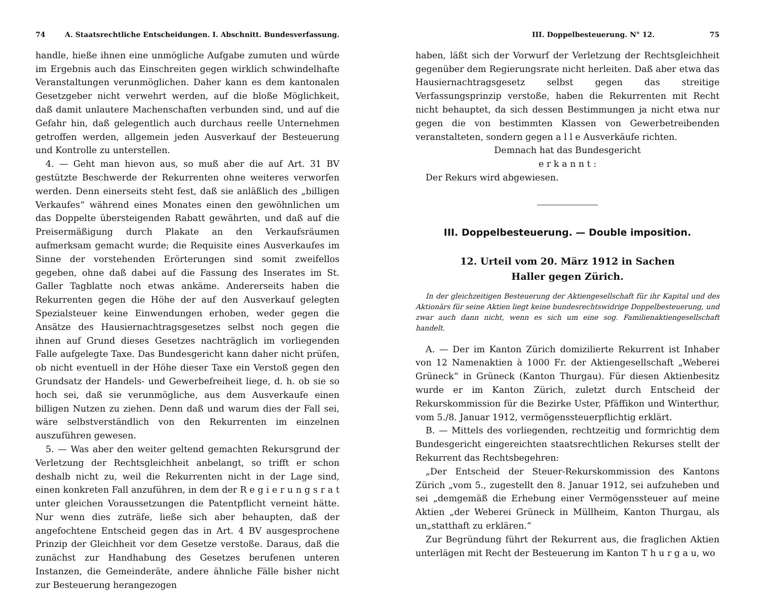74 A. Staatsrechtliche Entscheidungen. I. Abschnitt. Bundesverfassung.
handle, hieße ihnen eine unmögliche Aufgabe zumuten und würde im Ergebnis auch das Einschreiten gegen wirklich schwindelhafte Veranstaltungen verunmöglichen. Daher kann es dem kantonalen Gesetzgeber nicht verwehrt werden, auf die bloße Möglichkeit, daß damit unlautere Machenschaften verbunden sind, und auf die Gefahr hin, daß gelegentlich auch durchaus reelle Unternehmen getroffen werden, allgemein jeden Ausverkauf der Besteuerung und Kontrolle zu unterstellen.
4. — Geht man hievon aus, so muß aber die auf Art. 31 BV gestützte Beschwerde der Rekurrenten ohne weiteres verworfen werden. Denn einerseits steht fest, daß sie anläßlich des „billigen Verkaufes“ während eines Monates einen den gewöhnlichen um das Doppelte übersteigenden Rabatt gewährten, und daß auf die Preisermäßigung durch Plakate an den Verkaufsräumen aufmerksam gemacht wurde; die Requisite eines Ausverkaufes im Sinne der vorstehenden Erörterungen sind somit zweifellos gegeben, ohne daß dabei auf die Fassung des Inserates im St. Galler Tagblatte noch etwas ankäme. Andererseits haben die Rekurrenten gegen die Höhe der auf den Ausverkauf gelegten Spezialsteuer keine Einwendungen erhoben, weder gegen die Ansätze des Hausiernachtragsgesetzes selbst noch gegen die ihnen auf Grund dieses Gesetzes nachträglich im vorliegenden Falle aufgelegte Taxe. Das Bundesgericht kann daher nicht prüfen, ob nicht eventuell in der Höhe dieser Taxe ein Verstoß gegen den Grundsatz der Handels- und Gewerbefreiheit liege, d. h. ob sie so hoch sei, daß sie verunmögliche, aus dem Ausverkaufe einen billigen Nutzen zu ziehen. Denn daß und warum dies der Fall sei, wäre selbstverständlich von den Rekurrenten im einzelnen auszuführen gewesen.
5. — Was aber den weiter geltend gemachten Rekursgrund der Verletzung der Rechtsgleichheit anbelangt, so trifft er schon deshalb nicht zu, weil die Rekurrenten nicht in der Lage sind, einen konkreten Fall anzuführen, in dem der R e g i e r u n g s r a t unter gleichen Voraussetzungen die Patentpflicht verneint hätte. Nur wenn dies zuträfe, ließe sich aber behaupten, daß der angefochtene Entscheid gegen das in Art. 4 BV ausgesprochene Prinzip der Gleichheit vor dem Gesetze verstoße. Daraus, daß die zunächst zur Handhabung des Gesetzes berufenen unteren Instanzen, die Gemeinderäte, andere ähnliche Fälle bisher nicht zur Besteuerung herangezogen
III. Doppelbesteuerung. N° 12. 75
haben, läßt sich der Vorwurf der Verletzung der Rechtsgleichheit gegenüber dem Regierungsrate nicht herleiten. Daß aber etwa das Hausiernachtragsgesetz selbst gegen das streitige Verfassungsprinzip verstoße, haben die Rekurrenten mit Recht nicht behauptet, da sich dessen Bestimmungen ja nicht etwa nur gegen die von bestimmten Klassen von Gewerbetreibenden veranstalteten, sondern gegen a l l e Ausverkäufe richten.
Demnach hat das Bundesgericht
e r k a n n t :
Der Rekurs wird abgewiesen.
III. Doppelbesteuerung. — Double imposition.
12. Urteil vom 20. März 1912 in Sachen
Haller gegen Zürich.
In der gleichzeitigen Besteuerung der Aktiengesellschaft für ihr Kapital und des Aktionärs für seine Aktien liegt keine bundesrechtswidrige Doppelbesteuerung, und zwar auch dann nicht, wenn es sich um eine sog. Familienaktiengesellschaft handelt.
A. — Der im Kanton Zürich domizilierte Rekurrent ist Inhaber von 12 Namenaktien à 1000 Fr. der Aktiengesellschaft „Weberei Grüneck“ in Grüneck (Kanton Thurgau). Für diesen Aktienbesitz wurde er im Kanton Zürich, zuletzt durch Entscheid der Rekurskommission für die Bezirke Uster, Pfäffikon und Winterthur, vom 5./8. Januar 1912, vermögenssteuerpflichtig erklärt.
B. — Mittels des vorliegenden, rechtzeitig und formrichtig dem Bundesgericht eingereichten staatsrechtlichen Rekurses stellt der Rekurrent das Rechtsbegehren:
„Der Entscheid der Steuer-Rekurskommission des Kantons Zürich „vom 5., zugestellt den 8. Januar 1912, sei aufzuheben und sei „demgemäß die Erhebung einer Vermögenssteuer auf meine Aktien „der Weberei Grüneck in Müllheim, Kanton Thurgau, als un„statthaft zu erklären.“
Zur Begründung führt der Rekurrent aus, die fraglichen Aktien unterlägen mit Recht der Besteuerung im Kanton T h u r g a u, wo